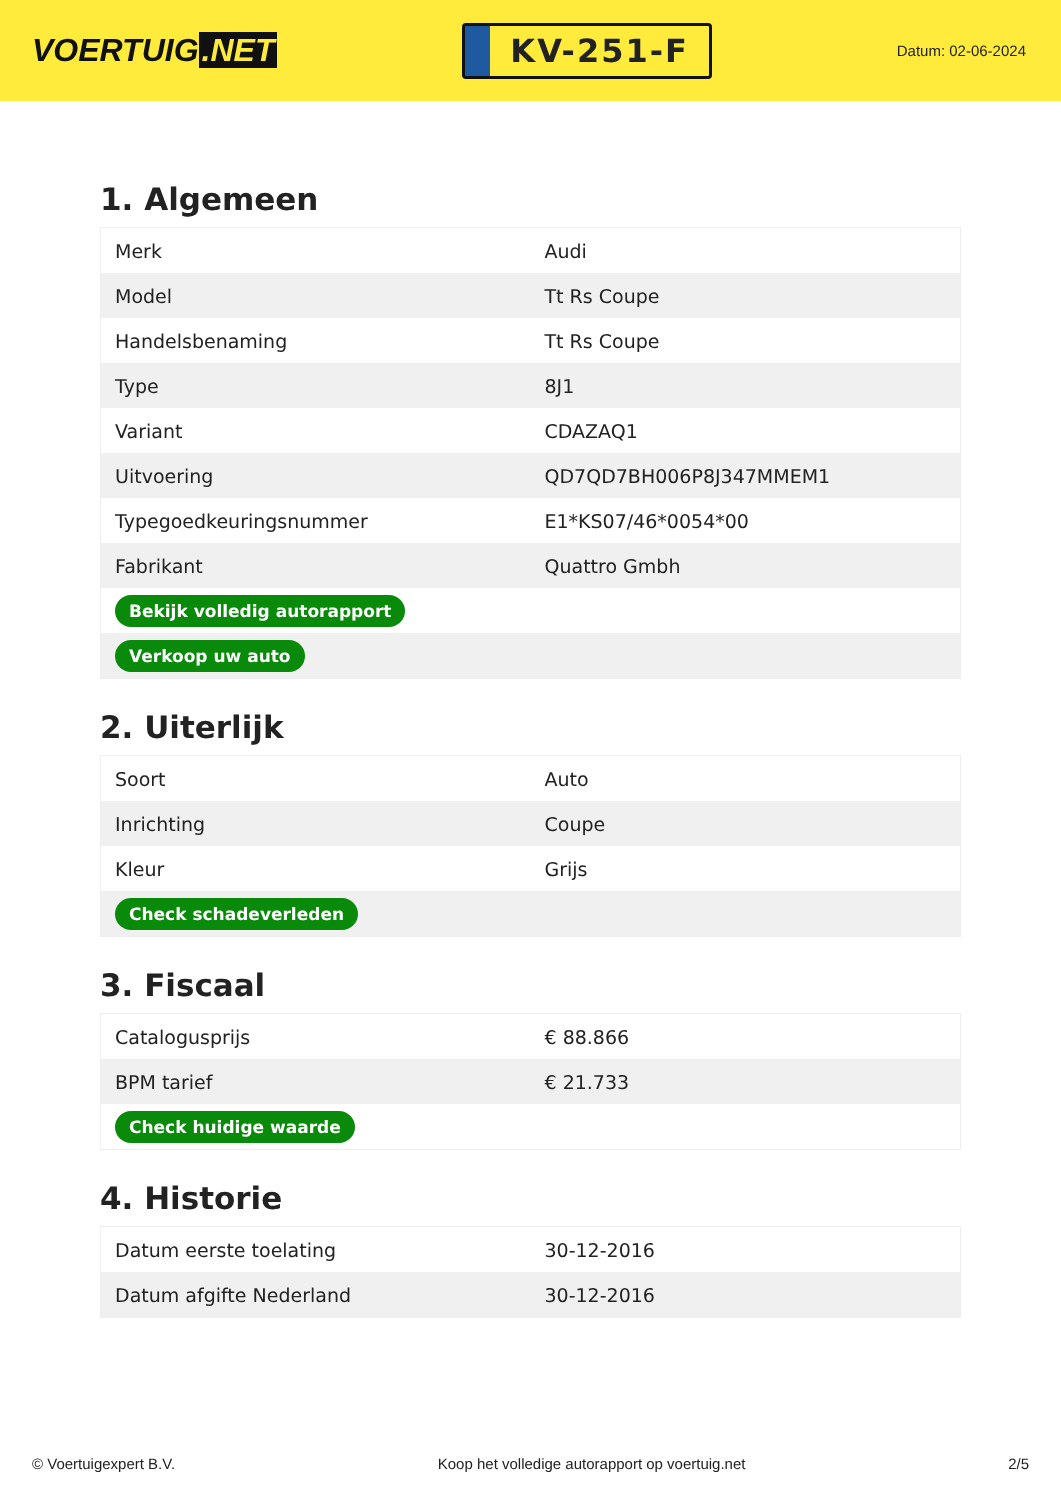VOERTUIG.NET
KV-251-F
Datum: 02-06-2024
1. Algemeen
| Merk | Audi |
| Model | Tt Rs Coupe |
| Handelsbenaming | Tt Rs Coupe |
| Type | 8J1 |
| Variant | CDAZAQ1 |
| Uitvoering | QD7QD7BH006P8J347MMEM1 |
| Typegoedkeuringsnummer | E1*KS07/46*0054*00 |
| Fabrikant | Quattro Gmbh |
| Bekijk volledig autorapport | |
| Verkoop uw auto | |
2. Uiterlijk
| Soort | Auto |
| Inrichting | Coupe |
| Kleur | Grijs |
| Check schadeverleden | |
3. Fiscaal
| Catalogusprijs | € 88.866 |
| BPM tarief | € 21.733 |
| Check huidige waarde | |
4. Historie
| Datum eerste toelating | 30-12-2016 |
| Datum afgifte Nederland | 30-12-2016 |
© Voertuigexpert B.V. Koop het volledige autorapport op voertuig.net 2/5